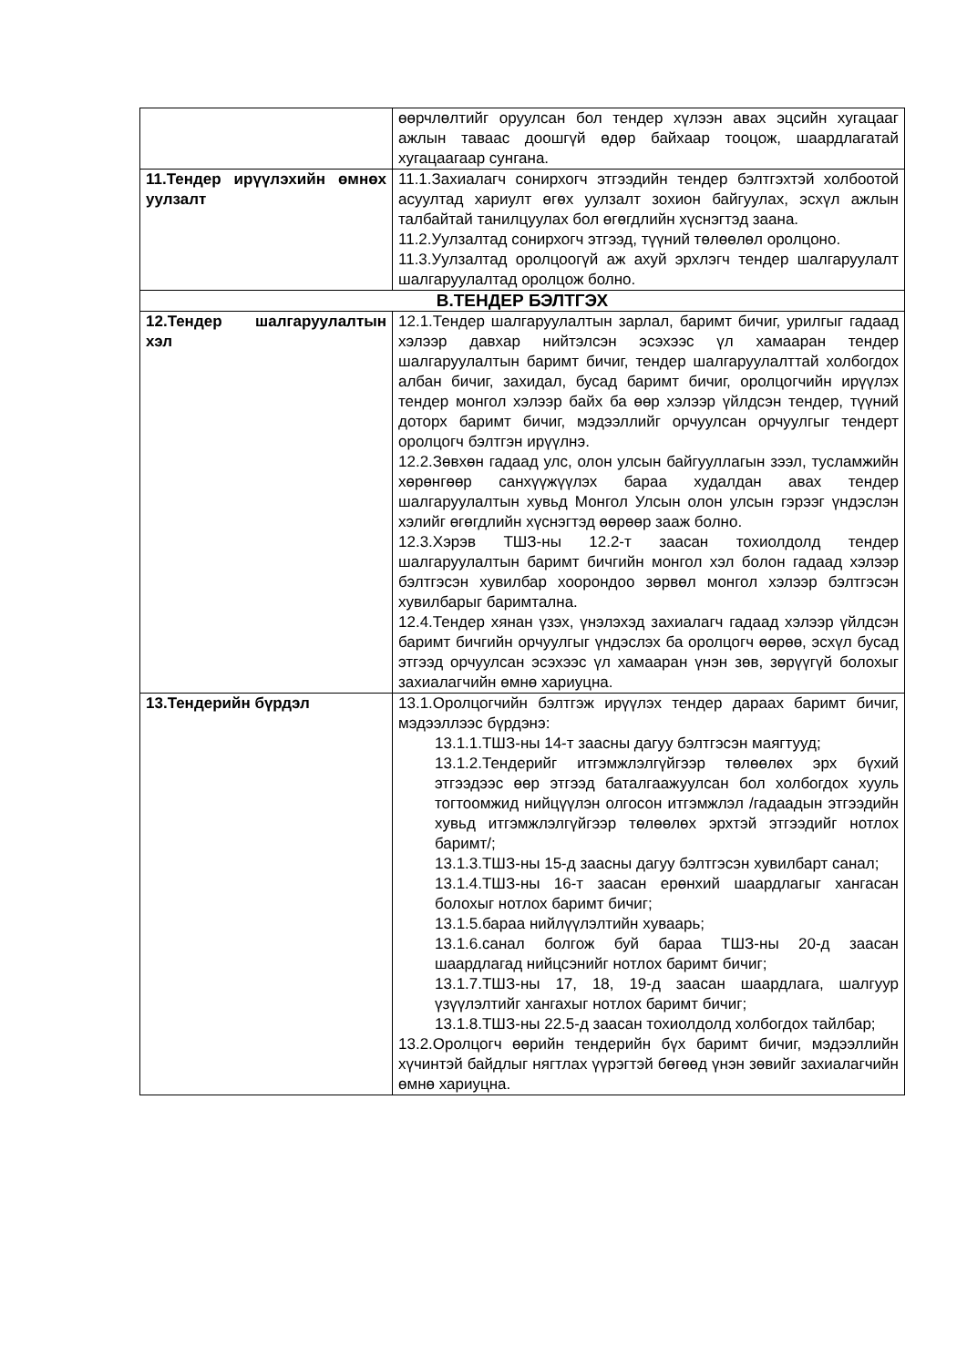| | өөрчлөлтийг оруулсан бол тендер хүлээн авах эцсийн хугацааг ажлын таваас доошгүй өдөр байхаар тооцож, шаардлагатай хугацаагаар сунгана. |
| 11.Тендер ирүүлэхийн өмнөх уулзалт | 11.1.Захиалагч сонирхогч этгээдийн тендер бэлтгэхтэй холбоотой асуултад хариулт өгөх уулзалт зохион байгуулах, эсхүл ажлын талбайтай танилцуулах бол өгөгдлийн хүснэгтэд заана. 11.2.Уулзалтад сонирхогч этгээд, түүний төлөөлөл оролцоно. 11.3.Уулзалтад оролцоогүй аж ахуй эрхлэгч тендер шалгаруулалт шалгаруулалтад оролцож болно. |
| B.ТЕНДЕР БЭЛТГЭХ | |
| 12.Тендер шалгаруулалтын хэл | 12.1.Тендер шалгаруулалтын зарлал, баримт бичиг, урилгыг гадаад хэлээр давхар нийтэлсэн эсэхээс үл хамааран тендер шалгаруулалтын баримт бичиг, тендер шалгаруулалттай холбогдох албан бичиг, захидал, бусад баримт бичиг, оролцогчийн ирүүлэх тендер монгол хэлээр байх ба өөр хэлээр үйлдсэн тендер, түүний доторх баримт бичиг, мэдээллийг орчуулсан орчуулгыг тендерт оролцогч бэлтгэн ирүүлнэ. 12.2.Зөвхөн гадаад улс, олон улсын байгууллагын зээл, тусламжийн хөрөнгөөр санхүүжүүлэх бараа худалдан авах тендер шалгаруулалтын хувьд Монгол Улсын олон улсын гэрээг үндэслэн хэлийг өгөгдлийн хүснэгтэд өөрөөр зааж болно. 12.3.Хэрэв ТШЗ-ны 12.2-т заасан тохиолдолд тендер шалгаруулалтын баримт бичгийн монгол хэл болон гадаад хэлээр бэлтгэсэн хувилбар хоорондоо зөрвөл монгол хэлээр бэлтгэсэн хувилбарыг баримтална. 12.4.Тендер хянан үзэх, үнэлэхэд захиалагч гадаад хэлээр үйлдсэн баримт бичгийн орчуулгыг үндэслэх ба оролцогч өөрөө, эсхүл бусад этгээд орчуулсан эсэхээс үл хамааран үнэн зөв, зөрүүгүй болохыг захиалагчийн өмнө хариуцна. |
| 13.Тендерийн бүрдэл | 13.1.Оролцогчийн бэлтгэж ирүүлэх тендер дараах баримт бичиг, мэдээллээс бүрдэнэ: 13.1.1.ТШЗ-ны 14-т заасны дагуу бэлтгэсэн маягтууд; 13.1.2.Тендерийг итгэмжлэлгүйгээр төлөөлөх эрх бүхий этгээдээс өөр этгээд баталгаажуулсан бол холбогдох хууль тогтоомжид нийцүүлэн олгосон итгэмжлэл /гадаадын этгээдийн хувьд итгэмжлэлгүйгээр төлөөлөх эрхтэй этгээдийг нотлох баримт/; 13.1.3.ТШЗ-ны 15-д заасны дагуу бэлтгэсэн хувилбарт санал; 13.1.4.ТШЗ-ны 16-т заасан ерөнхий шаардлагыг хангасан болохыг нотлох баримт бичиг; 13.1.5.бараа нийлүүлэлтийн хуваарь; 13.1.6.санал болгож буй бараа ТШЗ-ны 20-д заасан шаардлагад нийцсэнийг нотлох баримт бичиг; 13.1.7.ТШЗ-ны 17, 18, 19-д заасан шаардлага, шалгуур үзүүлэлтийг хангахыг нотлох баримт бичиг; 13.1.8.ТШЗ-ны 22.5-д заасан тохиолдолд холбогдох тайлбар; 13.2.Оролцогч өөрийн тендерийн бүх баримт бичиг, мэдээллийн хүчинтэй байдлыг нягтлах үүрэгтэй бөгөөд үнэн зөвийг захиалагчийн өмнө хариуцна. |